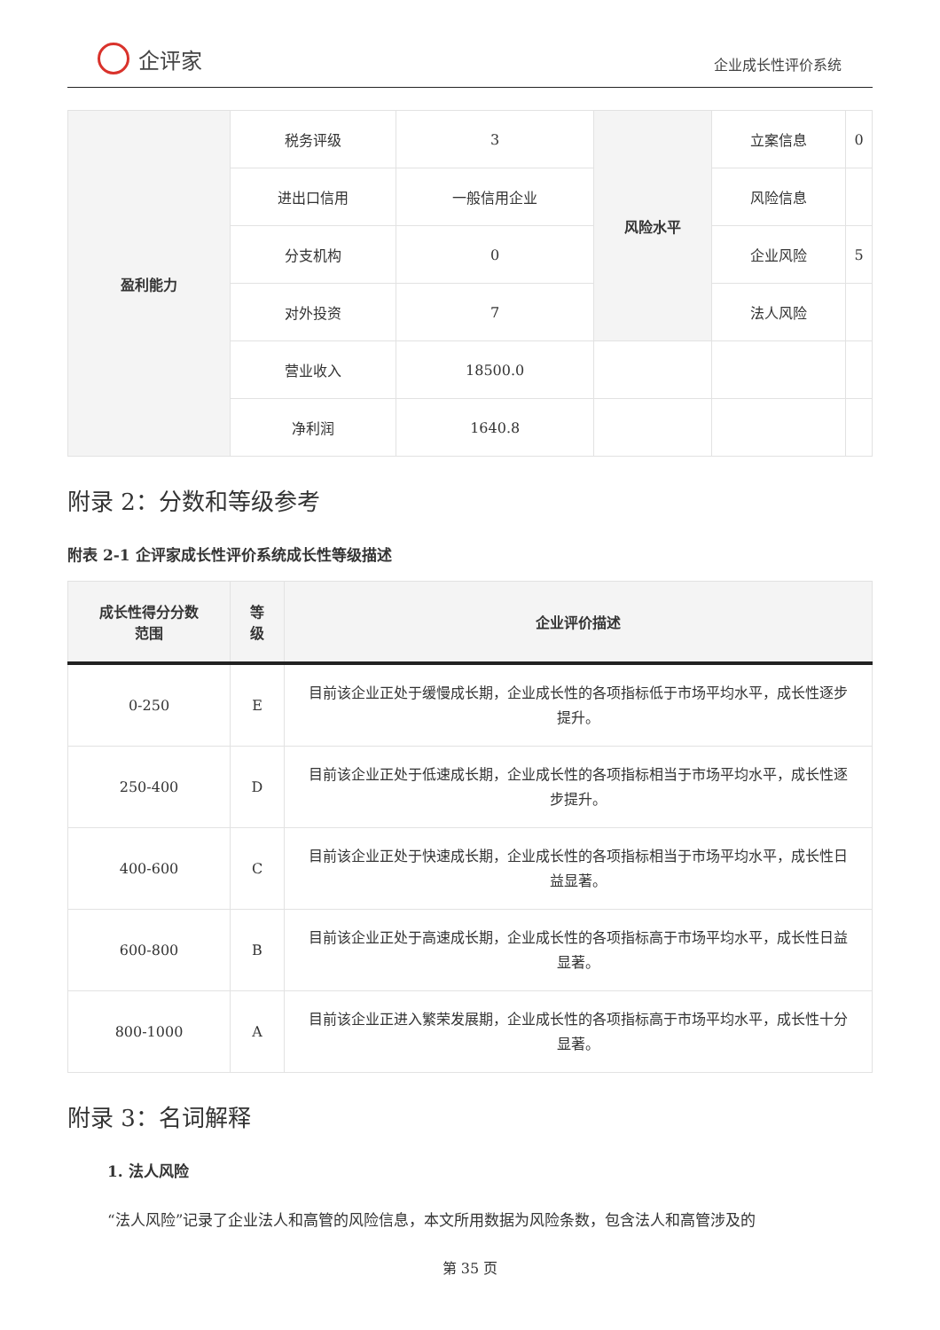企评家
企业成长性评价系统
| 盈利能力 | 税务评级 | 3 | 风险水平 | 立案信息 | 0 |
| | 进出口信用 | 一般信用企业 | | 风险信息 | |
| | 分支机构 | 0 | | 企业风险 | 5 |
| | 对外投资 | 7 | | 法人风险 | |
| | 营业收入 | 18500.0 | | | |
| | 净利润 | 1640.8 | | | |
附录 2：分数和等级参考
附表 2-1 企评家成长性评价系统成长性等级描述
| 成长性得分分数 范围 | 等 级 | 企业评价描述 |
| --- | --- | --- |
| 0-250 | E | 目前该企业正处于缓慢成长期，企业成长性的各项指标低于市场平均水平，成长性逐步提升。 |
| 250-400 | D | 目前该企业正处于低速成长期，企业成长性的各项指标相当于市场平均水平，成长性逐步提升。 |
| 400-600 | C | 目前该企业正处于快速成长期，企业成长性的各项指标相当于市场平均水平，成长性日益显著。 |
| 600-800 | B | 目前该企业正处于高速成长期，企业成长性的各项指标高于市场平均水平，成长性日益显著。 |
| 800-1000 | A | 目前该企业正进入繁荣发展期，企业成长性的各项指标高于市场平均水平，成长性十分显著。 |
附录 3：名词解释
1. 法人风险
“法人风险”记录了企业法人和高管的风险信息，本文所用数据为风险条数，包含法人和高管涉及的
第 35 页